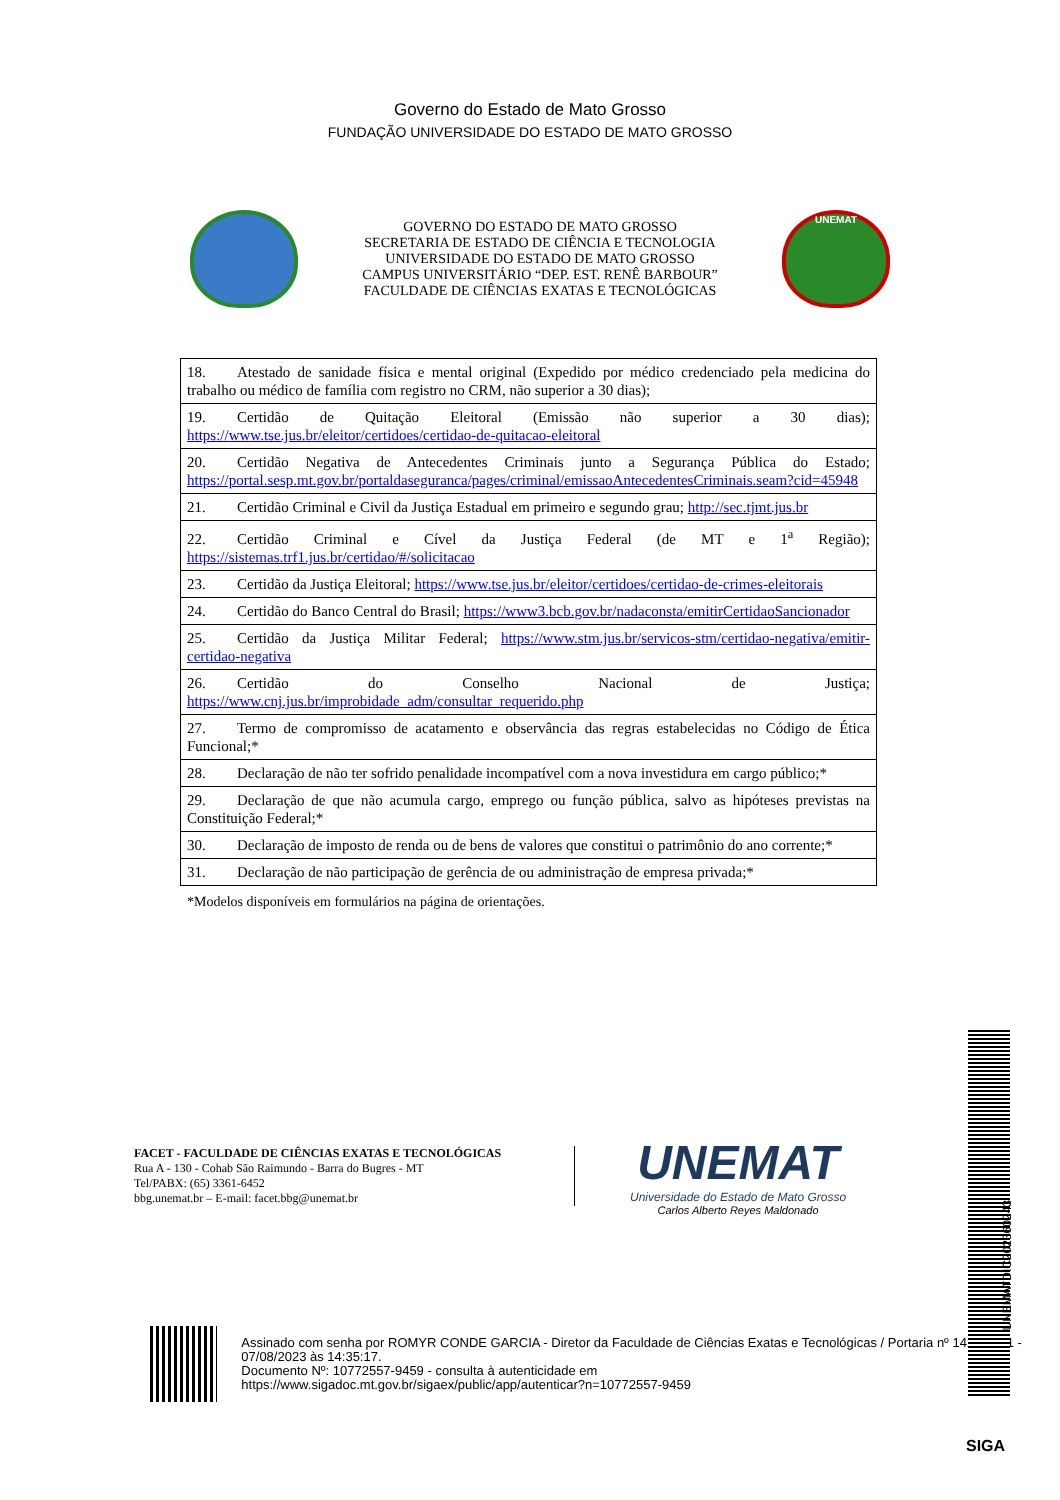Governo do Estado de Mato Grosso
FUNDAÇÃO UNIVERSIDADE DO ESTADO DE MATO GROSSO
GOVERNO DO ESTADO DE MATO GROSSO
SECRETARIA DE ESTADO DE CIÊNCIA E TECNOLOGIA
UNIVERSIDADE DO ESTADO DE MATO GROSSO
CAMPUS UNIVERSITÁRIO “DEP. EST. RENÊ BARBOUR”
FACULDADE DE CIÊNCIAS EXATAS E TECNOLÓGICAS
UNEMAT
| 18. Atestado de sanidade física e mental original (Expedido por médico credenciado pela medicina do trabalho ou médico de família com registro no CRM, não superior a 30 dias); |
| 19. Certidão de Quitação Eleitoral (Emissão não superior a 30 dias); https://www.tse.jus.br/eleitor/certidoes/certidao-de-quitacao-eleitoral |
| 20. Certidão Negativa de Antecedentes Criminais junto a Segurança Pública do Estado; https://portal.sesp.mt.gov.br/portaldaseguranca/pages/criminal/emissaoAntecedentesCriminais.seam?cid=45948 |
| 21. Certidão Criminal e Civil da Justiça Estadual em primeiro e segundo grau; http://sec.tjmt.jus.br |
| 22. Certidão Criminal e Cível da Justiça Federal (de MT e 1<sup>a</sup> Região); https://sistemas.trf1.jus.br/certidao/#/solicitacao |
| 23. Certidão da Justiça Eleitoral; https://www.tse.jus.br/eleitor/certidoes/certidao-de-crimes-eleitorais |
| 24. Certidão do Banco Central do Brasil; https://www3.bcb.gov.br/nadaconsta/emitirCertidaoSancionador |
| 25. Certidão da Justiça Militar Federal; https://www.stm.jus.br/servicos-stm/certidao-negativa/emitir-certidao-negativa |
| 26. Certidão do Conselho Nacional de Justiça; https://www.cnj.jus.br/improbidade_adm/consultar_requerido.php |
| 27. Termo de compromisso de acatamento e observância das regras estabelecidas no Código de Ética Funcional;* |
| 28. Declaração de não ter sofrido penalidade incompatível com a nova investidura em cargo público;* |
| 29. Declaração de que não acumula cargo, emprego ou função pública, salvo as hipóteses previstas na Constituição Federal;* |
| 30. Declaração de imposto de renda ou de bens de valores que constitui o patrimônio do ano corrente;* |
| 31. Declaração de não participação de gerência de ou administração de empresa privada;* |
*Modelos disponíveis em formulários na página de orientações.
FACET - FACULDADE DE CIÊNCIAS EXATAS E TECNOLÓGICAS
Rua A - 130 - Cohab São Raimundo - Barra do Bugres - MT
Tel/PABX: (65) 3361-6452
bbg.unemat.br – E-mail: facet.bbg@unemat.br
UNEMAT
Universidade do Estado de Mato Grosso
Carlos Alberto Reyes Maldonado
Assinado com senha por ROMYR CONDE GARCIA - Diretor da Faculdade de Ciências Exatas e Tecnológicas / Portaria nº 1429/2021 - 07/08/2023 às 14:35:17.
Documento Nº: 10772557-9459 - consulta à autenticidade em
https://www.sigadoc.mt.gov.br/sigaex/public/app/autenticar?n=10772557-9459
UNEMATDIC202360243
SIGA